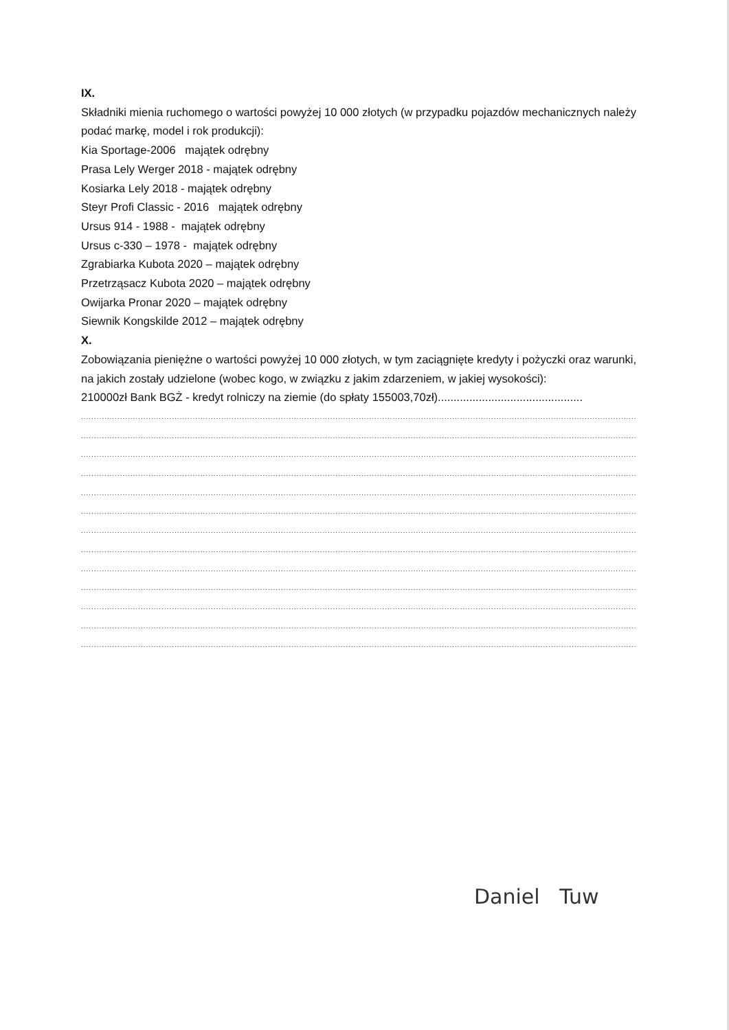IX.
Składniki mienia ruchomego o wartości powyżej 10 000 złotych (w przypadku pojazdów mechanicznych należy podać markę, model i rok produkcji):
Kia Sportage-2006 majątek odrębny
Prasa Lely Werger 2018 - majątek odrębny
Kosiarka Lely 2018 - majątek odrębny
Steyr Profi Classic - 2016 majątek odrębny
Ursus 914 - 1988 - majątek odrębny
Ursus c-330 – 1978 - majątek odrębny
Zgrabiarka Kubota 2020 – majątek odrębny
Przetrząsacz Kubota 2020 – majątek odrębny
Owijarka Pronar 2020 – majątek odrębny
Siewnik Kongskilde 2012 – majątek odrębny
X.
Zobowiązania pieniężne o wartości powyżej 10 000 złotych, w tym zaciągnięte kredyty i pożyczki oraz warunki, na jakich zostały udzielone (wobec kogo, w związku z jakim zdarzeniem, w jakiej wysokości):
210000zł Bank BGŻ - kredyt rolniczy na ziemie (do spłaty 155003,70zł)..............................................
......................................................................................................................................................................................................................
......................................................................................................................................................................................................................
......................................................................................................................................................................................................................
......................................................................................................................................................................................................................
......................................................................................................................................................................................................................
......................................................................................................................................................................................................................
......................................................................................................................................................................................................................
......................................................................................................................................................................................................................
......................................................................................................................................................................................................................
......................................................................................................................................................................................................................
......................................................................................................................................................................................................................
......................................................................................................................................................................................................................
......................................................................................................................................................................................................................
Daniel Tuw